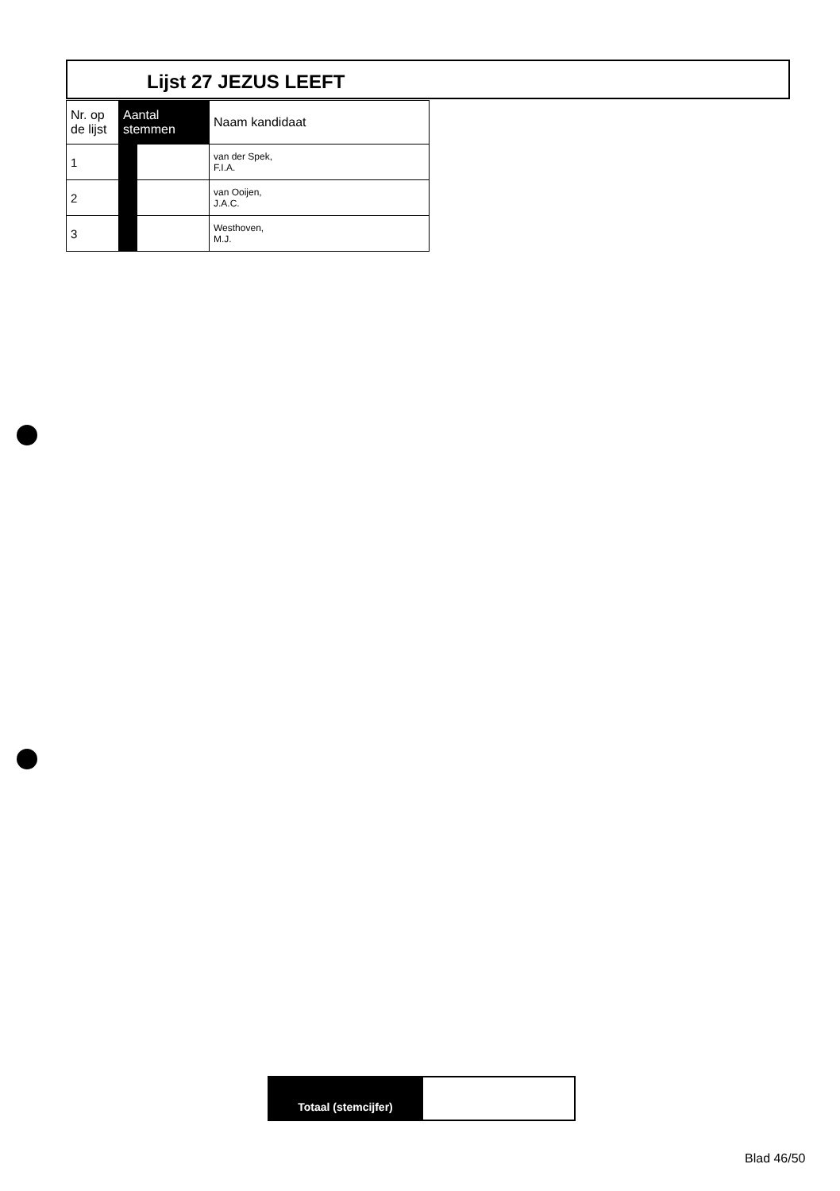Lijst 27 JEZUS LEEFT
| Nr. op de lijst | Aantal stemmen | | Naam kandidaat |
| --- | --- | --- | --- |
| 1 | | | van der Spek, F.I.A. |
| 2 | | | van Ooijen, J.A.C. |
| 3 | | | Westhoven, M.J. |
| Totaal (stemcijfer) | |
Blad 46/50